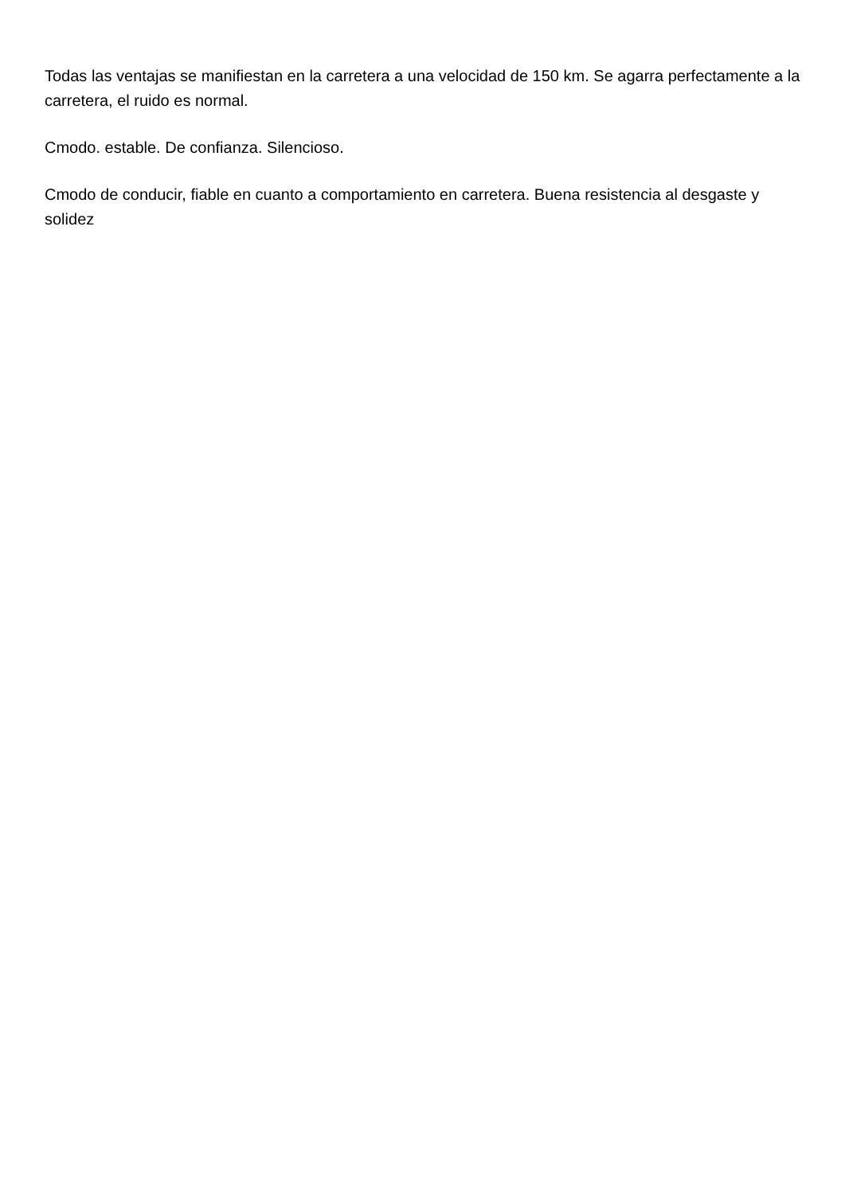Todas las ventajas se manifiestan en la carretera a una velocidad de 150 km. Se agarra perfectamente a la carretera, el ruido es normal.
Cmodo. estable. De confianza. Silencioso.
Cmodo de conducir, fiable en cuanto a comportamiento en carretera. Buena resistencia al desgaste y solidez